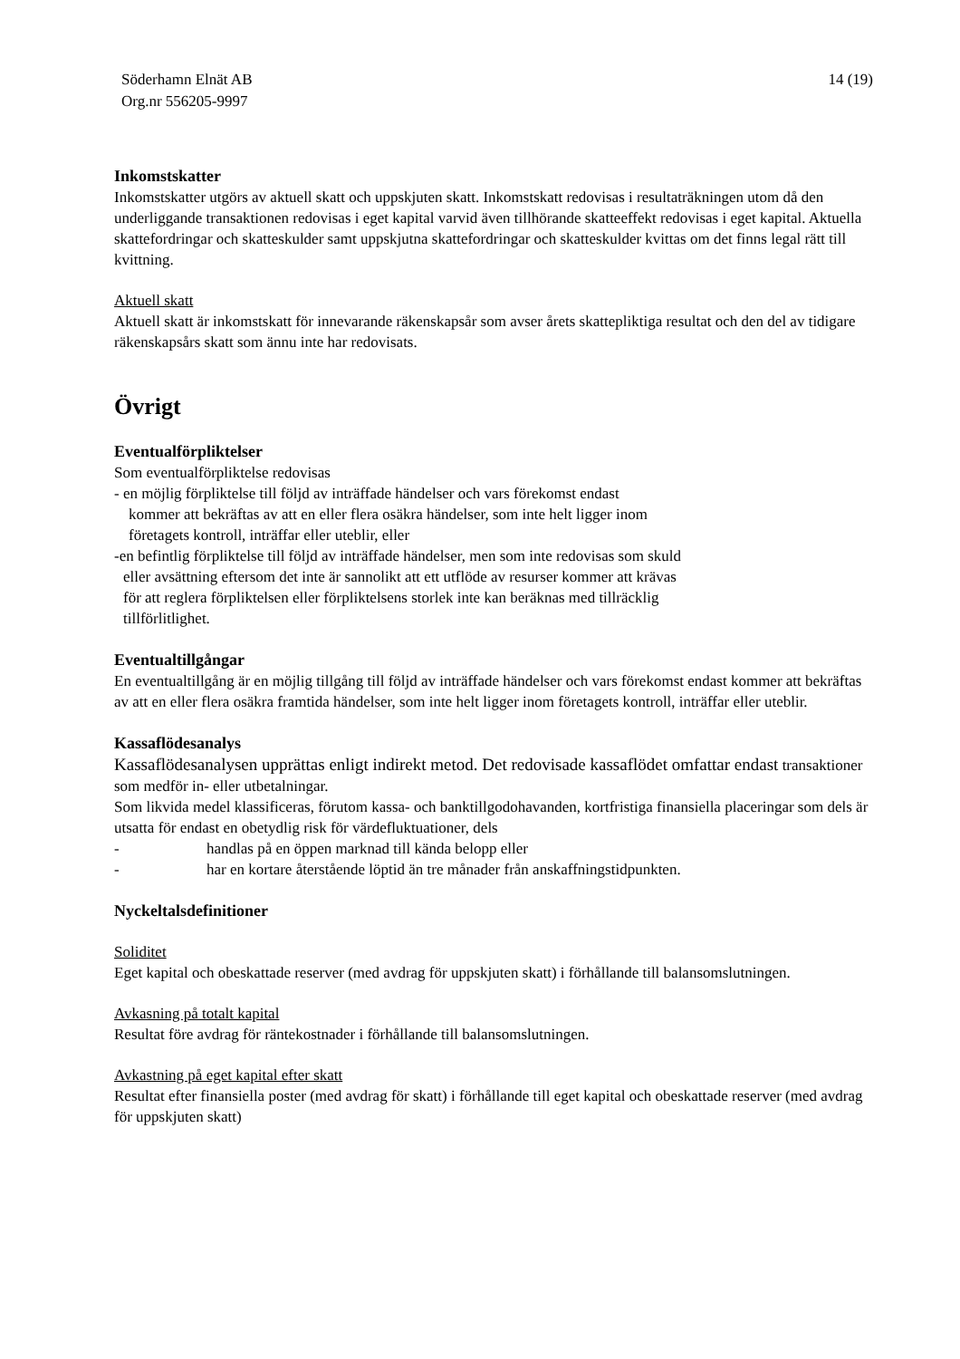Söderhamn Elnät AB
Org.nr 556205-9997
14 (19)
Inkomstskatter
Inkomstskatter utgörs av aktuell skatt och uppskjuten skatt. Inkomstskatt redovisas i resultaträkningen utom då den underliggande transaktionen redovisas i eget kapital varvid även tillhörande skatteeffekt redovisas i eget kapital. Aktuella skattefordringar och skatteskulder samt uppskjutna skattefordringar och skatteskulder kvittas om det finns legal rätt till kvittning.
Aktuell skatt
Aktuell skatt är inkomstskatt för innevarande räkenskapsår som avser årets skattepliktiga resultat och den del av tidigare räkenskapsårs skatt som ännu inte har redovisats.
Övrigt
Eventualförpliktelser
Som eventualförpliktelse redovisas
- en möjlig förpliktelse till följd av inträffade händelser och vars förekomst endast
kommer att bekräftas av att en eller flera osäkra händelser, som inte helt ligger inom
företagets kontroll, inträffar eller uteblir, eller
-en befintlig förpliktelse till följd av inträffade händelser, men som inte redovisas som skuld
eller avsättning eftersom det inte är sannolikt att ett utflöde av resurser kommer att krävas
för att reglera förpliktelsen eller förpliktelsens storlek inte kan beräknas med tillräcklig
tillförlitlighet.
Eventualtillgångar
En eventualtillgång är en möjlig tillgång till följd av inträffade händelser och vars förekomst endast kommer att bekräftas av att en eller flera osäkra framtida händelser, som inte helt ligger inom företagets kontroll, inträffar eller uteblir.
Kassaflödesanalys
Kassaflödesanalysen upprättas enligt indirekt metod. Det redovisade kassaflödet omfattar endast transaktioner som medför in- eller utbetalningar.
Som likvida medel klassificeras, förutom kassa- och banktillgodohavanden, kortfristiga finansiella placeringar som dels är utsatta för endast en obetydlig risk för värdefluktuationer, dels
- handlas på en öppen marknad till kända belopp eller
- har en kortare återstående löptid än tre månader från anskaffningstidpunkten.
Nyckeltalsdefinitioner
Soliditet
Eget kapital och obeskattade reserver (med avdrag för uppskjuten skatt) i förhållande till balansomslutningen.
Avkasning på totalt kapital
Resultat före avdrag för räntekostnader i förhållande till balansomslutningen.
Avkastning på eget kapital efter skatt
Resultat efter finansiella poster (med avdrag för skatt) i förhållande till eget kapital och obeskattade reserver (med avdrag för uppskjuten skatt)